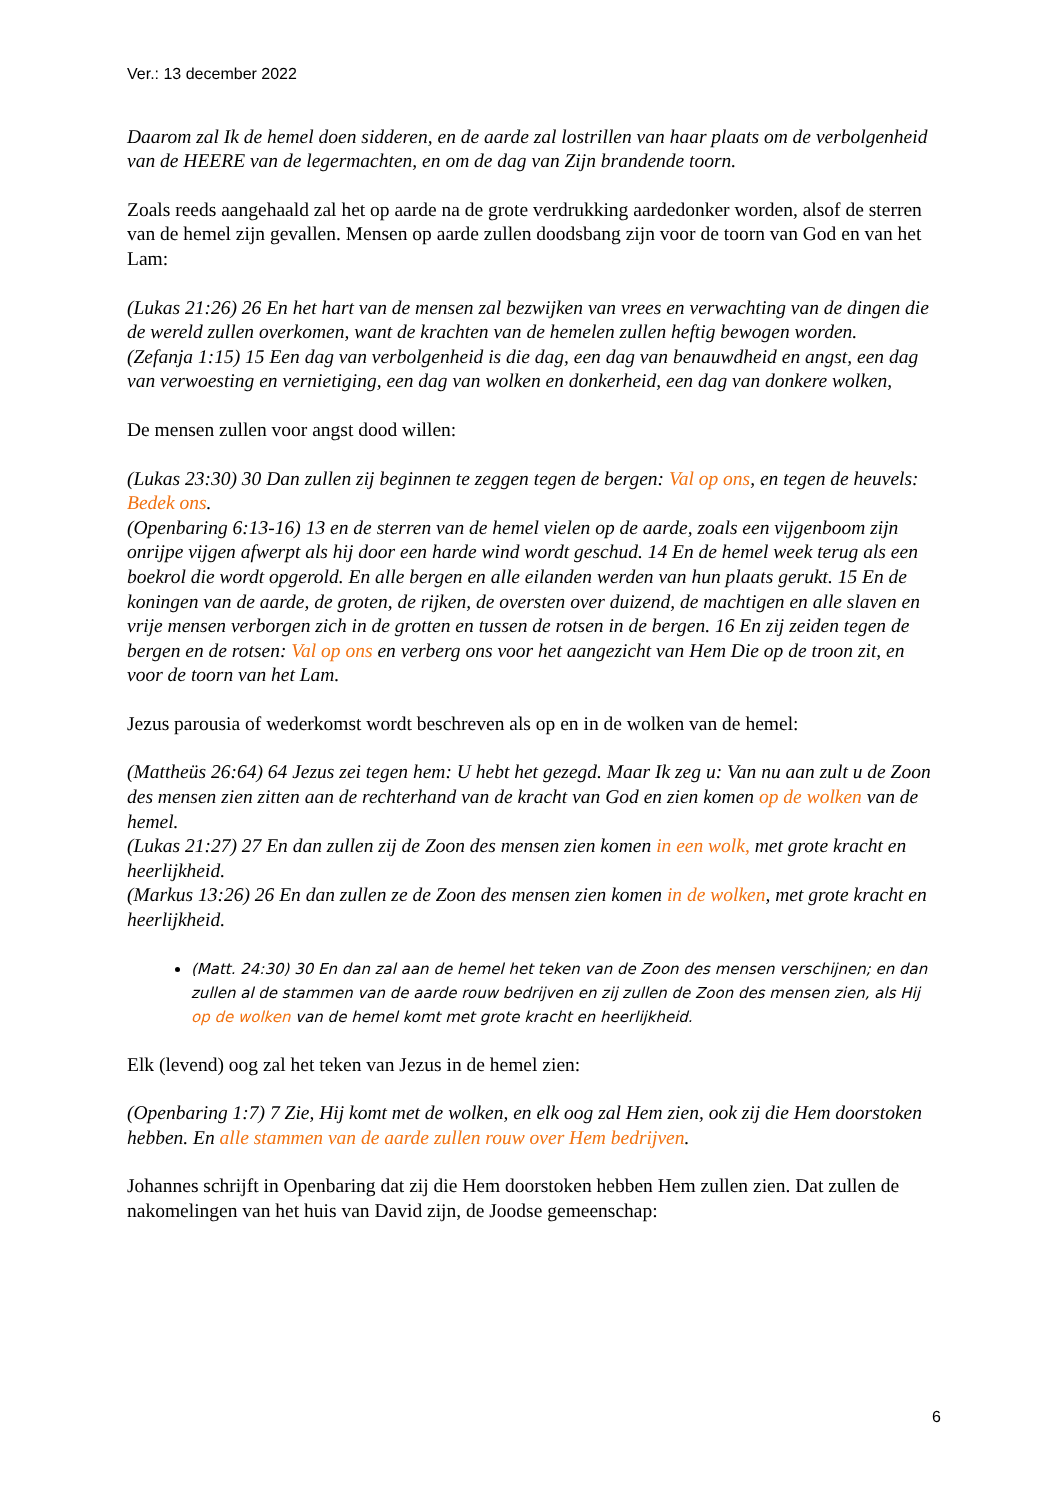Ver.: 13 december 2022
Daarom zal Ik de hemel doen sidderen, en de aarde zal lostrillen van haar plaats om de verbolgenheid van de HEERE van de legermachten, en om de dag van Zijn brandende toorn.
Zoals reeds aangehaald zal het op aarde na de grote verdrukking aardedonker worden, alsof de sterren van de hemel zijn gevallen. Mensen op aarde zullen doodsbang zijn voor de toorn van God en van het Lam:
(Lukas 21:26) 26 En het hart van de mensen zal bezwijken van vrees en verwachting van de dingen die de wereld zullen overkomen, want de krachten van de hemelen zullen heftig bewogen worden.
(Zefanja 1:15) 15 Een dag van verbolgenheid is die dag, een dag van benauwdheid en angst, een dag van verwoesting en vernietiging, een dag van wolken en donkerheid, een dag van donkere wolken,
De mensen zullen voor angst dood willen:
(Lukas 23:30) 30 Dan zullen zij beginnen te zeggen tegen de bergen: Val op ons, en tegen de heuvels: Bedek ons.
(Openbaring 6:13-16) 13 en de sterren van de hemel vielen op de aarde, zoals een vijgenboom zijn onrijpe vijgen afwerpt als hij door een harde wind wordt geschud. 14 En de hemel week terug als een boekrol die wordt opgerold. En alle bergen en alle eilanden werden van hun plaats gerukt. 15 En de koningen van de aarde, de groten, de rijken, de oversten over duizend, de machtigen en alle slaven en vrije mensen verborgen zich in de grotten en tussen de rotsen in de bergen. 16 En zij zeiden tegen de bergen en de rotsen: Val op ons en verberg ons voor het aangezicht van Hem Die op de troon zit, en voor de toorn van het Lam.
Jezus parousia of wederkomst wordt beschreven als op en in de wolken van de hemel:
(Mattheüs 26:64) 64 Jezus zei tegen hem: U hebt het gezegd. Maar Ik zeg u: Van nu aan zult u de Zoon des mensen zien zitten aan de rechterhand van de kracht van God en zien komen op de wolken van de hemel.
(Lukas 21:27) 27 En dan zullen zij de Zoon des mensen zien komen in een wolk, met grote kracht en heerlijkheid.
(Markus 13:26) 26 En dan zullen ze de Zoon des mensen zien komen in de wolken, met grote kracht en heerlijkheid.
(Matt. 24:30) 30 En dan zal aan de hemel het teken van de Zoon des mensen verschijnen; en dan zullen al de stammen van de aarde rouw bedrijven en zij zullen de Zoon des mensen zien, als Hij op de wolken van de hemel komt met grote kracht en heerlijkheid.
Elk (levend) oog zal het teken van Jezus in de hemel zien:
(Openbaring 1:7) 7 Zie, Hij komt met de wolken, en elk oog zal Hem zien, ook zij die Hem doorstoken hebben. En alle stammen van de aarde zullen rouw over Hem bedrijven.
Johannes schrijft in Openbaring dat zij die Hem doorstoken hebben Hem zullen zien. Dat zullen de nakomelingen van het huis van David zijn, de Joodse gemeenschap:
6